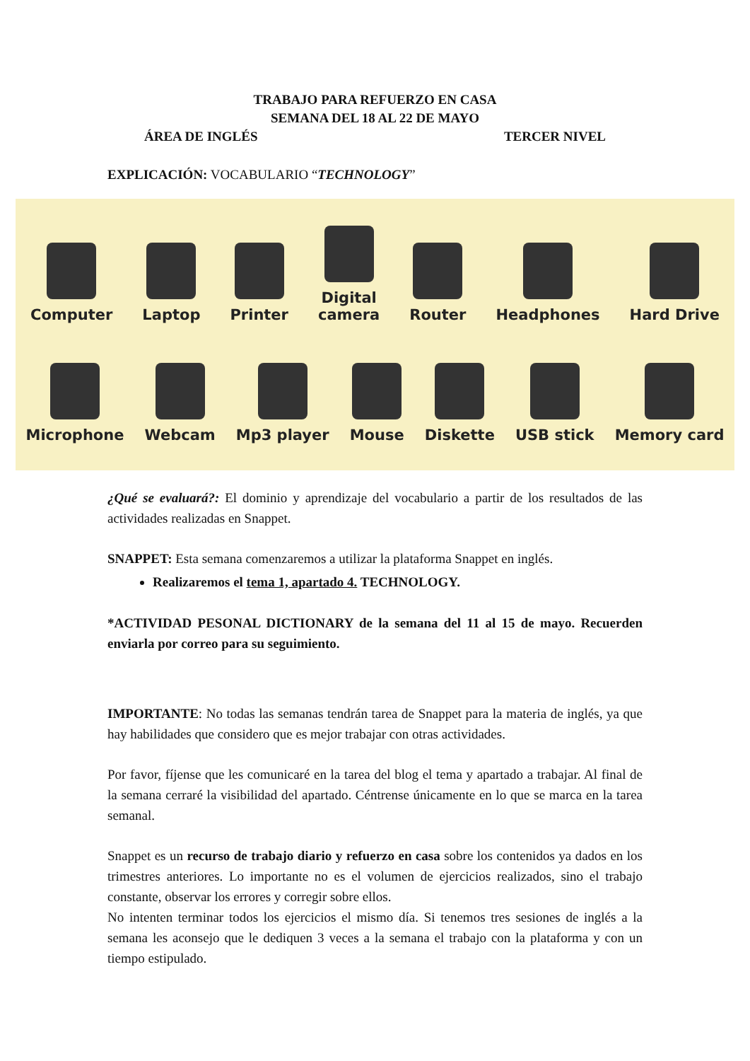TRABAJO PARA REFUERZO EN CASA
SEMANA DEL 18 AL 22 DE MAYO
ÁREA DE INGLÉS TERCER NIVEL
EXPLICACIÓN: VOCABULARIO “TECHNOLOGY”
Computer
Laptop
Printer
Digital
camera
Router
Headphones
Hard Drive
Microphone
Webcam
Mp3 player
Mouse
Diskette
USB stick
Memory card
¿Qué se evaluará?: El dominio y aprendizaje del vocabulario a partir de los resultados de las actividades realizadas en Snappet.
SNAPPET: Esta semana comenzaremos a utilizar la plataforma Snappet en inglés.
Realizaremos el tema 1, apartado 4. TECHNOLOGY.
*ACTIVIDAD PESONAL DICTIONARY de la semana del 11 al 15 de mayo. Recuerden enviarla por correo para su seguimiento.
IMPORTANTE: No todas las semanas tendrán tarea de Snappet para la materia de inglés, ya que hay habilidades que considero que es mejor trabajar con otras actividades.
Por favor, fíjense que les comunicaré en la tarea del blog el tema y apartado a trabajar. Al final de la semana cerraré la visibilidad del apartado. Céntrense únicamente en lo que se marca en la tarea semanal.
Snappet es un recurso de trabajo diario y refuerzo en casa sobre los contenidos ya dados en los trimestres anteriores. Lo importante no es el volumen de ejercicios realizados, sino el trabajo constante, observar los errores y corregir sobre ellos.
No intenten terminar todos los ejercicios el mismo día. Si tenemos tres sesiones de inglés a la semana les aconsejo que le dediquen 3 veces a la semana el trabajo con la plataforma y con un tiempo estipulado.